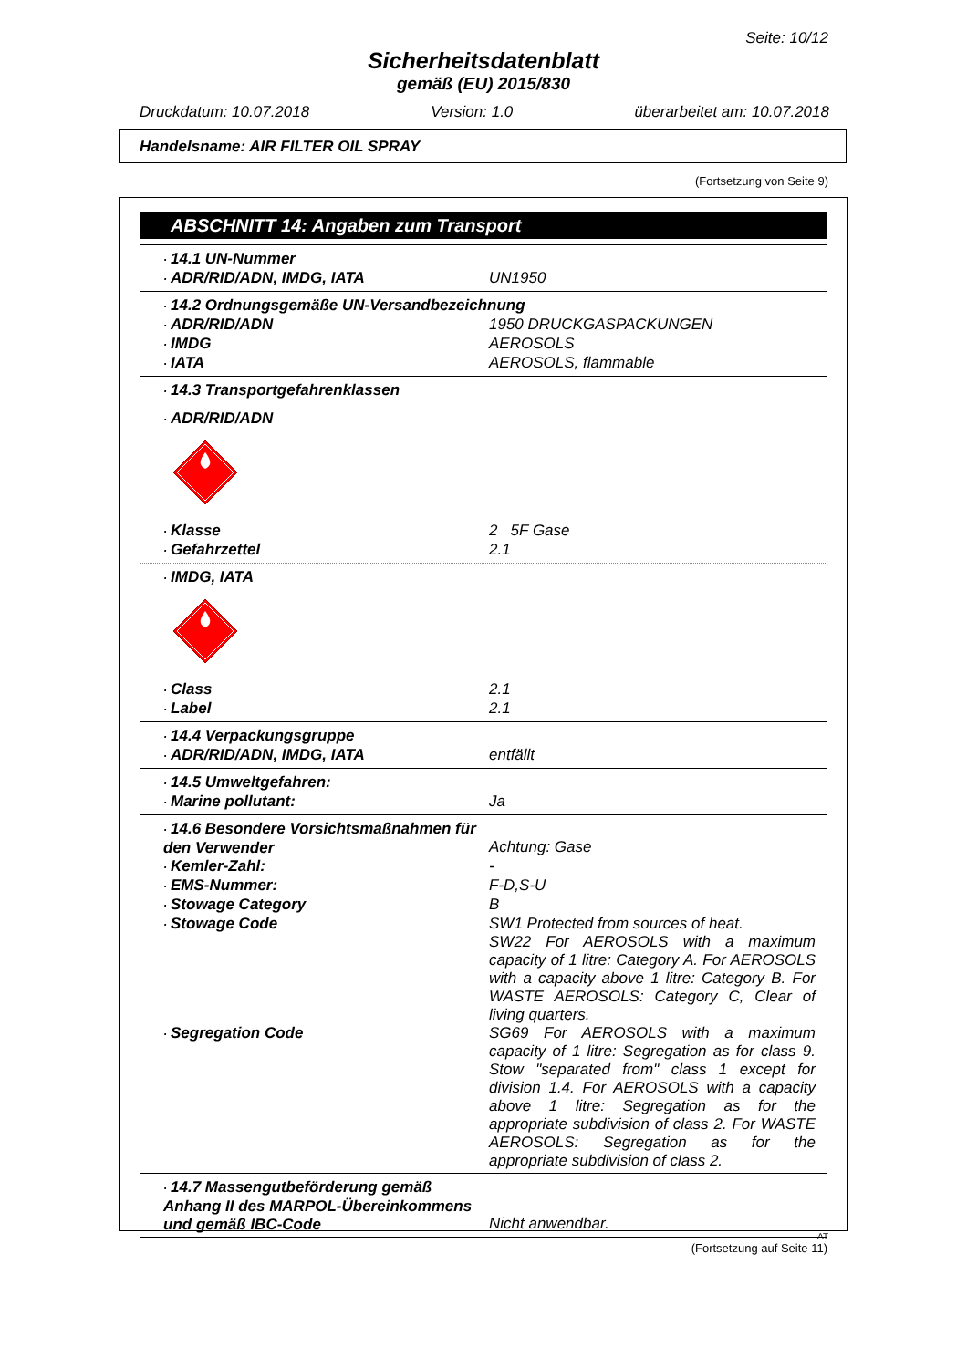Seite: 10/12
Sicherheitsdatenblatt
gemäß (EU) 2015/830
Druckdatum: 10.07.2018 Version: 1.0 überarbeitet am: 10.07.2018
Handelsname: AIR FILTER OIL SPRAY
(Fortsetzung von Seite 9)
ABSCHNITT 14: Angaben zum Transport
· 14.1 UN-Nummer
· ADR/RID/ADN, IMDG, IATA UN1950
· 14.2 Ordnungsgemäße UN-Versandbezeichnung
· ADR/RID/ADN 1950 DRUCKGASPACKUNGEN
· IMDG AEROSOLS
· IATA AEROSOLS, flammable
· 14.3 Transportgefahrenklassen
· ADR/RID/ADN
· Klasse 2 5F Gase
· Gefahrzettel 2.1
· IMDG, IATA
· Class 2.1
· Label 2.1
· 14.4 Verpackungsgruppe
· ADR/RID/ADN, IMDG, IATA entfällt
· 14.5 Umweltgefahren:
· Marine pollutant: Ja
· 14.6 Besondere Vorsichtsmaßnahmen für den Verwender
Achtung: Gase
· Kemler-Zahl: -
· EMS-Nummer: F-D,S-U
· Stowage Category B
· Stowage Code SW1 Protected from sources of heat.
SW22 For AEROSOLS with a maximum capacity of 1 litre: Category A. For AEROSOLS with a capacity above 1 litre: Category B. For WASTE AEROSOLS: Category C, Clear of living quarters.
· Segregation Code SG69 For AEROSOLS with a maximum capacity of 1 litre: Segregation as for class 9. Stow "separated from" class 1 except for division 1.4. For AEROSOLS with a capacity above 1 litre: Segregation as for the appropriate subdivision of class 2. For WASTE AEROSOLS: Segregation as for the appropriate subdivision of class 2.
· 14.7 Massengutbeförderung gemäß Anhang II des MARPOL-Übereinkommens und gemäß IBC-Code
Nicht anwendbar.
(Fortsetzung auf Seite 11)
AT